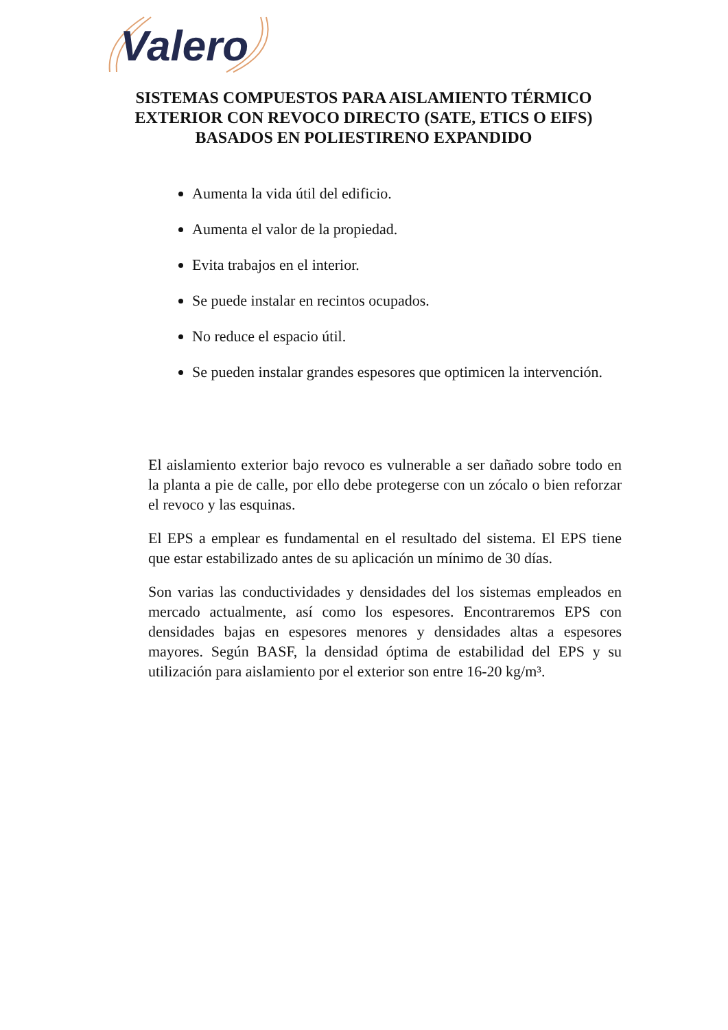Valero
SISTEMAS COMPUESTOS PARA AISLAMIENTO TÉRMICO EXTERIOR CON REVOCO DIRECTO (SATE, ETICS O EIFS) BASADOS EN POLIESTIRENO EXPANDIDO
Aumenta la vida útil del edificio.
Aumenta el valor de la propiedad.
Evita trabajos en el interior.
Se puede instalar en recintos ocupados.
No reduce el espacio útil.
Se pueden instalar grandes espesores que optimicen la intervención.
El aislamiento exterior bajo revoco es vulnerable a ser dañado sobre todo en la planta a pie de calle, por ello debe protegerse con un zócalo o bien reforzar el revoco y las esquinas.
El EPS a emplear es fundamental en el resultado del sistema. El EPS tiene que estar estabilizado antes de su aplicación un mínimo de 30 días.
Son varias las conductividades y densidades del los sistemas empleados en mercado actualmente, así como los espesores. Encontraremos EPS con densidades bajas en espesores menores y densidades altas a espesores mayores. Según BASF, la densidad óptima de estabilidad del EPS y su utilización para aislamiento por el exterior son entre 16-20 kg/m³.